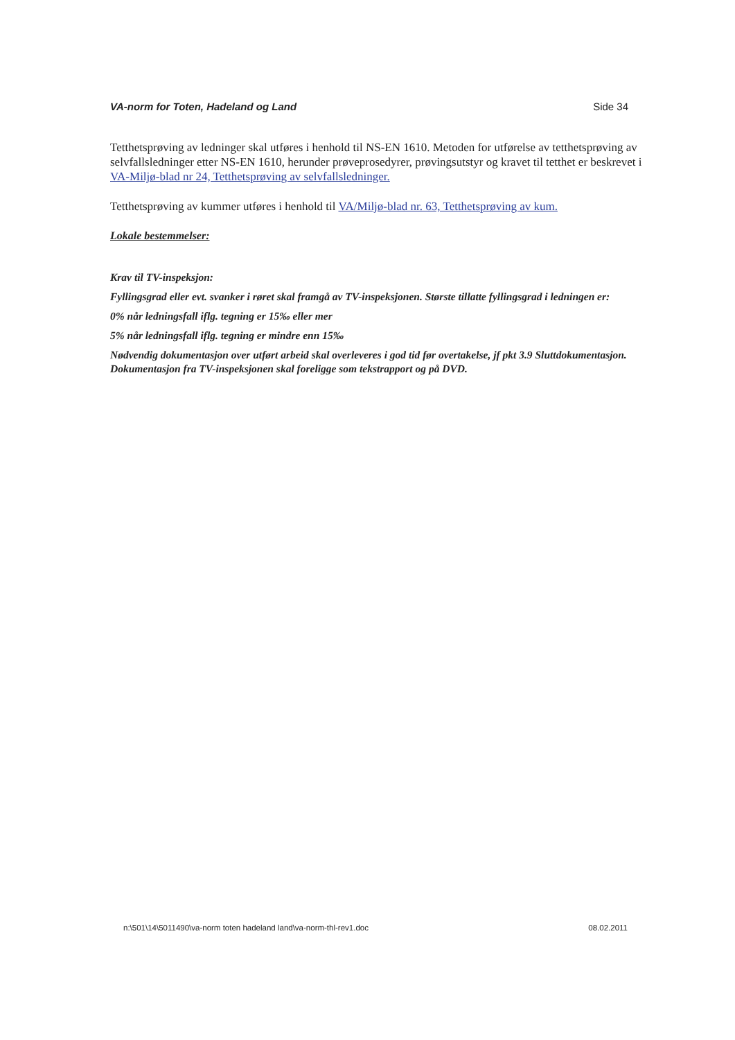VA-norm for Toten, Hadeland og Land Side 34
Tetthetsprøving av ledninger skal utføres i henhold til NS-EN 1610. Metoden for utførelse av tetthetsprøving av selvfallsledninger etter NS-EN 1610, herunder prøveprosedyrer, prøvingsutstyr og kravet til tetthet er beskrevet i VA-Miljø-blad nr 24, Tetthetsprøving av selvfallsledninger.
Tetthetsprøving av kummer utføres i henhold til VA/Miljø-blad nr. 63, Tetthetsprøving av kum.
Lokale bestemmelser:
Krav til TV-inspeksjon:
Fyllingsgrad eller evt. svanker i røret skal framgå av TV-inspeksjonen. Største tillatte fyllingsgrad i ledningen er:
0% når ledningsfall iflg. tegning er 15‰ eller mer
5% når ledningsfall iflg. tegning er mindre enn 15‰
Nødvendig dokumentasjon over utført arbeid skal overleveres i god tid før overtakelse, jf pkt 3.9 Sluttdokumentasjon. Dokumentasjon fra TV-inspeksjonen skal foreligge som tekstrapport og på DVD.
n:\501\14\5011490\va-norm toten hadeland land\va-norm-thl-rev1.doc 08.02.2011